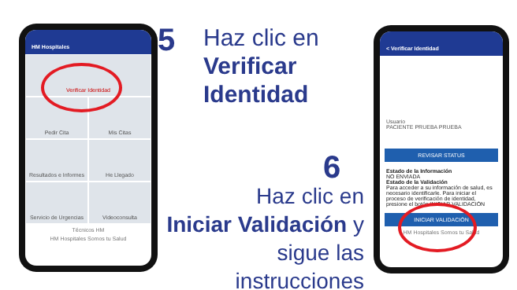HM Hospitales
Verificar Identidad
Pedir Cita
Mis Citas
Resultados e Informes
He Llegado
Servicio de Urgencias
Videoconsulta
Técnicos HM
HM Hospitales Somos tu Salud
< Verificar Identidad
Usuario
PACIENTE PRUEBA PRUEBA
REVISAR STATUS
Estado de la Información
NO ENVIADA
Estado de la Validación
Para acceder a su información de salud, es necesario identificarle. Para iniciar el proceso de verificación de identidad, presione el botón INICIAR VALIDACIÓN
INICIAR VALIDACIÓN
HM Hospitales Somos tu Salud
5
Haz clic en
Verificar
Identidad
6
Haz clic en
Iniciar Validación y
sigue las instrucciones